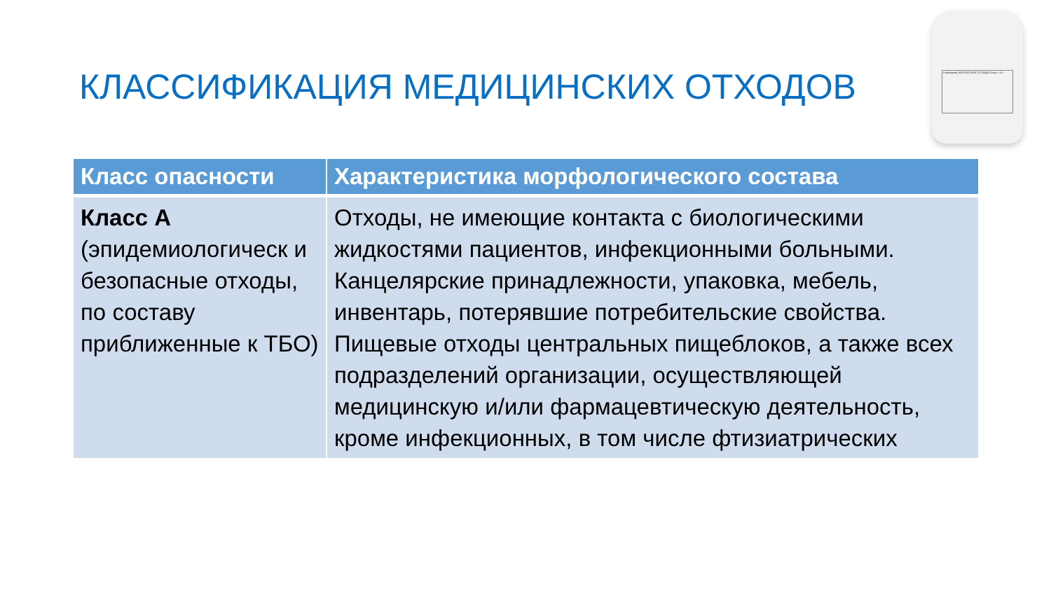КЛАССИФИКАЦИЯ МЕДИЦИНСКИХ ОТХОДОВ
+лаймамед НЕОПАСНЫЕ ОТХОДЫ Класс «А»
| Класс опасности | Характеристика морфологического состава |
| --- | --- |
| Класс А (эпидемиологическ и безопасные отходы, по составу приближенные к ТБО) | Отходы, не имеющие контакта с биологическими жидкостями пациентов, инфекционными больными. Канцелярские принадлежности, упаковка, мебель, инвентарь, потерявшие потребительские свойства. Пищевые отходы центральных пищеблоков, а также всех подразделений организации, осуществляющей медицинскую и/или фармацевтическую деятельность, кроме инфекционных, в том числе фтизиатрических |